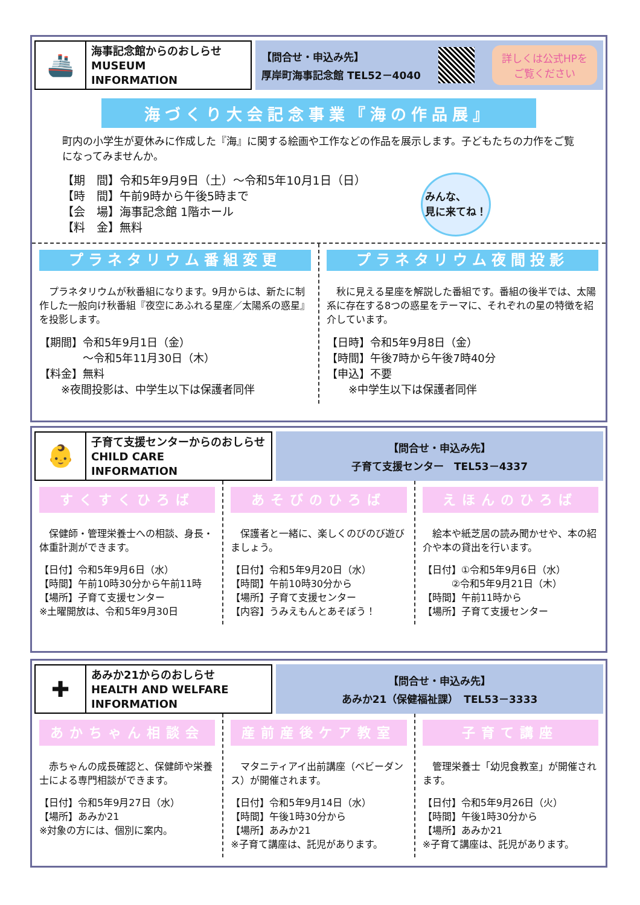🚢
海事記念館からのおしらせ
MUSEUM
INFORMATION
【問合せ・申込み先】
厚岸町海事記念館 TEL52－4040
詳しくは公式HPを
ご覧ください
海づくり大会記念事業『海の作品展』
町内の小学生が夏休みに作成した『海』に関する絵画や工作などの作品を展示します。子どもたちの力作をご覧になってみませんか。
【期　間】令和5年9月9日（土）～令和5年10月1日（日）
【時　間】午前9時から午後5時まで
【会　場】海事記念館 1階ホール
【料　金】無料
みんな、
見に来てね！
プラネタリウム番組変更
　プラネタリウムが秋番組になります。9月からは、新たに制作した一般向け秋番組『夜空にあふれる星座／太陽系の惑星』を投影します。
【期間】令和5年9月1日（金）
　　　　～令和5年11月30日（木）
【料金】無料
　　※夜間投影は、中学生以下は保護者同伴
プラネタリウム夜間投影
　秋に見える星座を解説した番組です。番組の後半では、太陽系に存在する8つの惑星をテーマに、それぞれの星の特徴を紹介しています。
【日時】令和5年9月8日（金）
【時間】午後7時から午後7時40分
【申込】不要
　　※中学生以下は保護者同伴
👶
子育て支援センターからのおしらせ
CHILD CARE
INFORMATION
【問合せ・申込み先】
子育て支援センター　TEL53－4337
すくすくひろば
　保健師・管理栄養士への相談、身長・体重計測ができます。
【日付】令和5年9月6日（水）
【時間】午前10時30分から午前11時
【場所】子育て支援センター
※土曜開放は、令和5年9月30日
あそびのひろば
　保護者と一緒に、楽しくのびのび遊びましょう。
【日付】令和5年9月20日（水）
【時間】午前10時30分から
【場所】子育て支援センター
【内容】うみえもんとあそぼう！
えほんのひろば
　絵本や紙芝居の読み聞かせや、本の紹介や本の貸出を行います。
【日付】①令和5年9月6日（水）
　　　②令和5年9月21日（木）
【時間】午前11時から
【場所】子育て支援センター
✚
あみか21からのおしらせ
HEALTH AND WELFARE
INFORMATION
【問合せ・申込み先】
あみか21（保健福祉課）　TEL53－3333
あかちゃん相談会
　赤ちゃんの成長確認と、保健師や栄養士による専門相談ができます。
【日付】令和5年9月27日（水）
【場所】あみか21
※対象の方には、個別に案内。
産前産後ケア教室
　マタニティアイ出前講座（ベビーダンス）が開催されます。
【日付】令和5年9月14日（水）
【時間】午後1時30分から
【場所】あみか21
※子育て講座は、託児があります。
子育て講座
　管理栄養士「幼児食教室」が開催されます。
【日付】令和5年9月26日（火）
【時間】午後1時30分から
【場所】あみか21
※子育て講座は、託児があります。